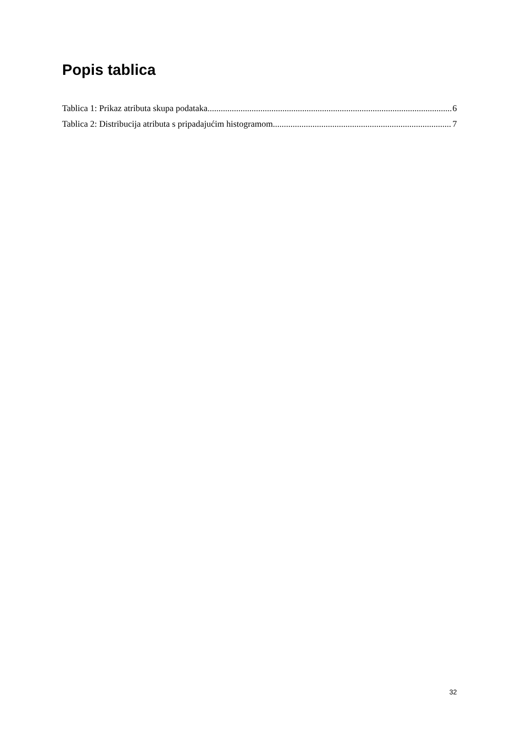Popis tablica
Tablica 1: Prikaz atributa skupa podataka 6
Tablica 2: Distribucija atributa s pripadajućim histogramom 7
32